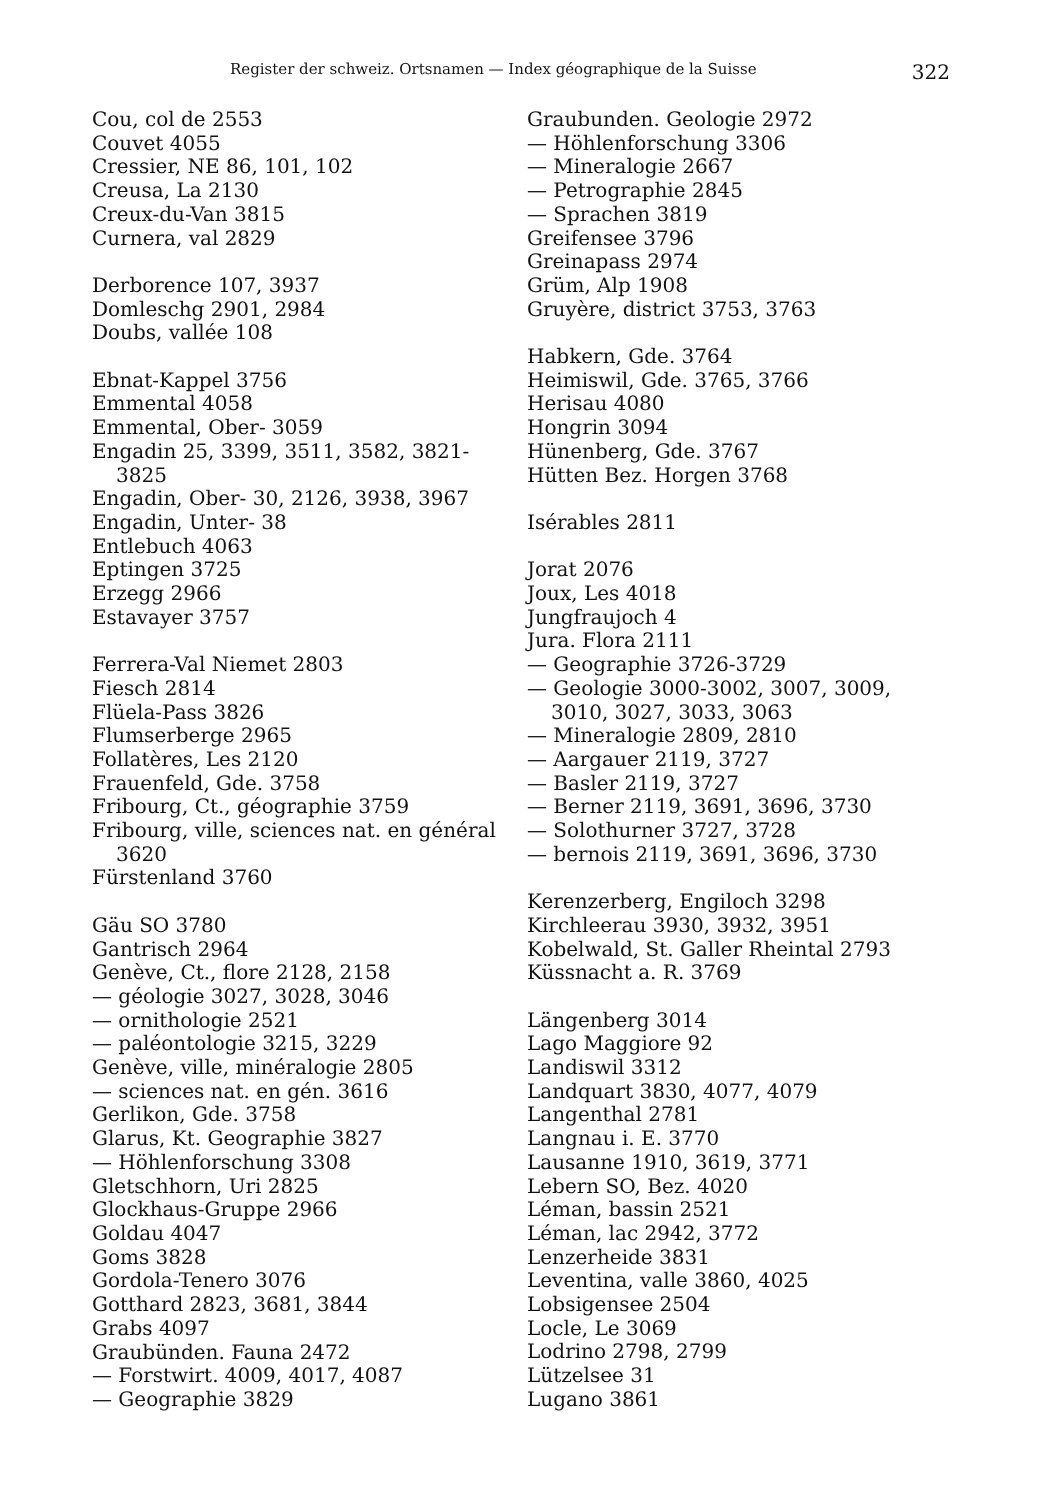Register der schweiz. Ortsnamen — Index géographique de la Suisse 322
Cou, col de 2553
Couvet 4055
Cressier, NE 86, 101, 102
Creusa, La 2130
Creux-du-Van 3815
Curnera, val 2829
Derborence 107, 3937
Domleschg 2901, 2984
Doubs, vallée 108
Ebnat-Kappel 3756
Emmental 4058
Emmental, Ober- 3059
Engadin 25, 3399, 3511, 3582, 3821-
3825
Engadin, Ober- 30, 2126, 3938, 3967
Engadin, Unter- 38
Entlebuch 4063
Eptingen 3725
Erzegg 2966
Estavayer 3757
Ferrera-Val Niemet 2803
Fiesch 2814
Flüela-Pass 3826
Flumserberge 2965
Follatères, Les 2120
Frauenfeld, Gde. 3758
Fribourg, Ct., géographie 3759
Fribourg, ville, sciences nat. en général
3620
Fürstenland 3760
Gäu SO 3780
Gantrisch 2964
Genève, Ct., flore 2128, 2158
— géologie 3027, 3028, 3046
— ornithologie 2521
— paléontologie 3215, 3229
Genève, ville, minéralogie 2805
— sciences nat. en gén. 3616
Gerlikon, Gde. 3758
Glarus, Kt. Geographie 3827
— Höhlenforschung 3308
Gletschhorn, Uri 2825
Glockhaus-Gruppe 2966
Goldau 4047
Goms 3828
Gordola-Tenero 3076
Gotthard 2823, 3681, 3844
Grabs 4097
Graubünden. Fauna 2472
— Forstwirt. 4009, 4017, 4087
— Geographie 3829
Graubunden. Geologie 2972
— Höhlenforschung 3306
— Mineralogie 2667
— Petrographie 2845
— Sprachen 3819
Greifensee 3796
Greinapass 2974
Grüm, Alp 1908
Gruyère, district 3753, 3763
Habkern, Gde. 3764
Heimiswil, Gde. 3765, 3766
Herisau 4080
Hongrin 3094
Hünenberg, Gde. 3767
Hütten Bez. Horgen 3768
Isérables 2811
Jorat 2076
Joux, Les 4018
Jungfraujoch 4
Jura. Flora 2111
— Geographie 3726-3729
— Geologie 3000-3002, 3007, 3009,
3010, 3027, 3033, 3063
— Mineralogie 2809, 2810
— Aargauer 2119, 3727
— Basler 2119, 3727
— Berner 2119, 3691, 3696, 3730
— Solothurner 3727, 3728
— bernois 2119, 3691, 3696, 3730
Kerenzerberg, Engiloch 3298
Kirchleerau 3930, 3932, 3951
Kobelwald, St. Galler Rheintal 2793
Küssnacht a. R. 3769
Längenberg 3014
Lago Maggiore 92
Landiswil 3312
Landquart 3830, 4077, 4079
Langenthal 2781
Langnau i. E. 3770
Lausanne 1910, 3619, 3771
Lebern SO, Bez. 4020
Léman, bassin 2521
Léman, lac 2942, 3772
Lenzerheide 3831
Leventina, valle 3860, 4025
Lobsigensee 2504
Locle, Le 3069
Lodrino 2798, 2799
Lützelsee 31
Lugano 3861